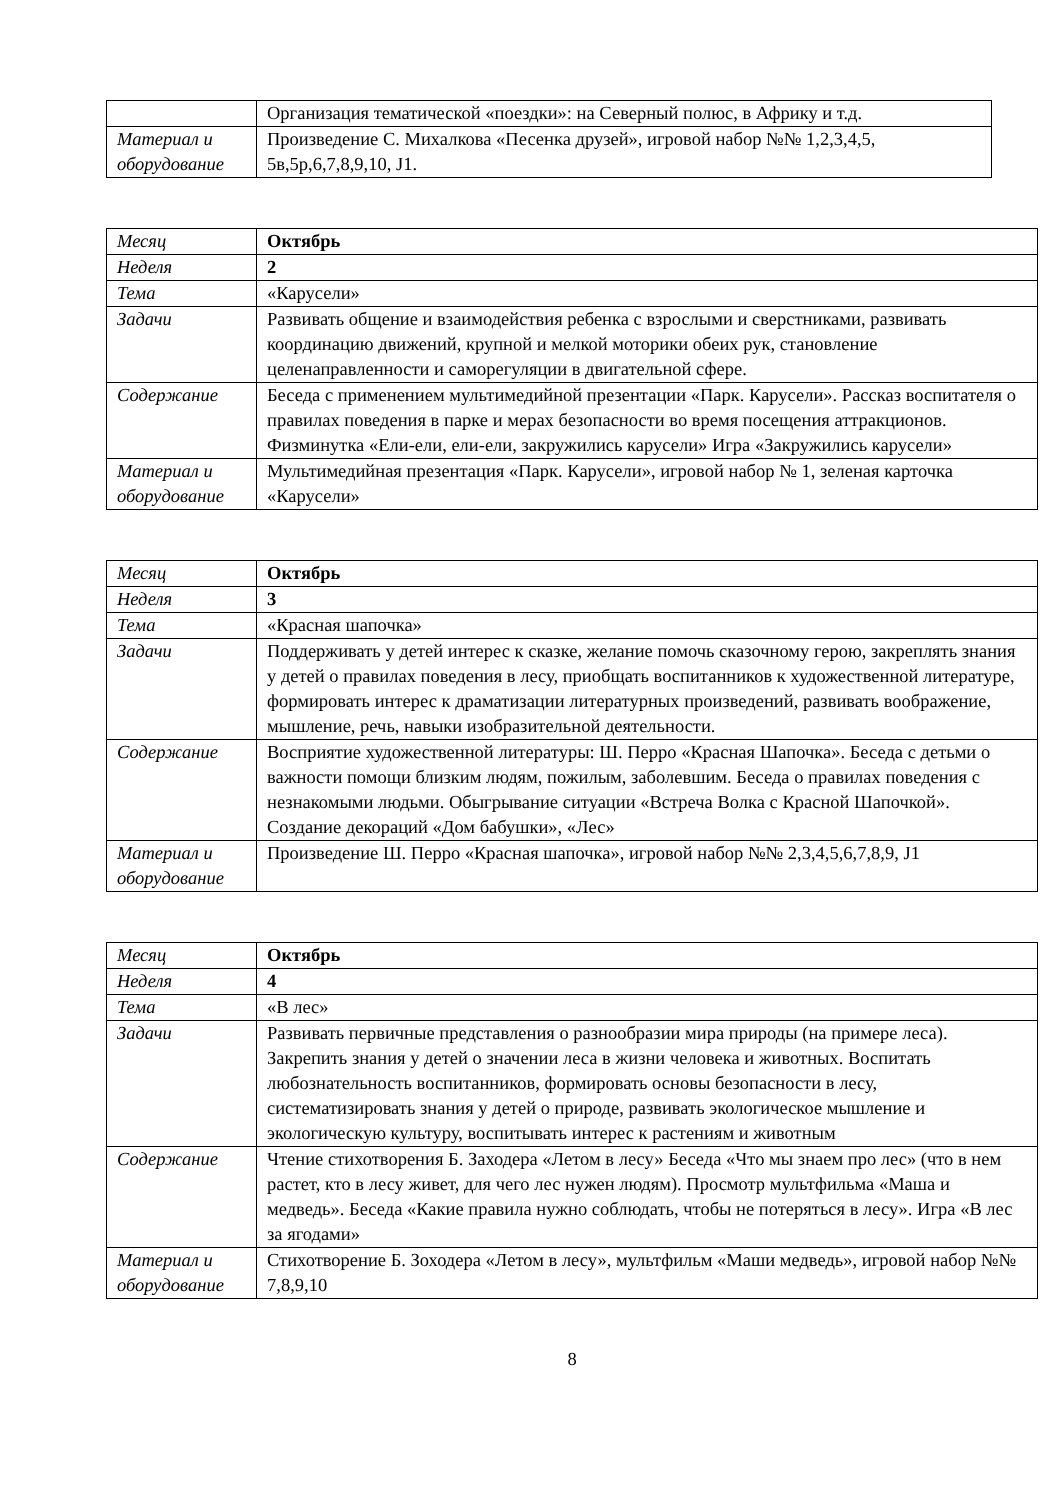| | Организация тематической «поездки»: на Северный полюс, в Африку и т.д. |
| Материал и оборудование | Произведение С. Михалкова «Песенка друзей», игровой набор №№ 1,2,3,4,5, 5в,5р,6,7,8,9,10, J1. |
| Месяц | Октябрь |
| Неделя | 2 |
| Тема | «Карусели» |
| Задачи | Развивать общение и взаимодействия ребенка с взрослыми и сверстниками, развивать координацию движений, крупной и мелкой моторики обеих рук, становление целенаправленности и саморегуляции в двигательной сфере. |
| Содержание | Беседа с применением мультимедийной презентации «Парк. Карусели». Рассказ воспитателя о правилах поведения в парке и мерах безопасности во время посещения аттракционов. Физминутка «Ели-ели, ели-ели, закружились карусели» Игра «Закружились карусели» |
| Материал и оборудование | Мультимедийная презентация «Парк. Карусели», игровой набор № 1, зеленая карточка «Карусели» |
| Месяц | Октябрь |
| Неделя | 3 |
| Тема | «Красная шапочка» |
| Задачи | Поддерживать у детей интерес к сказке, желание помочь сказочному герою, закреплять знания у детей о правилах поведения в лесу, приобщать воспитанников к художественной литературе, формировать интерес к драматизации литературных произведений, развивать воображение, мышление, речь, навыки изобразительной деятельности. |
| Содержание | Восприятие художественной литературы: Ш. Перро «Красная Шапочка». Беседа с детьми о важности помощи близким людям, пожилым, заболевшим. Беседа о правилах поведения с незнакомыми людьми. Обыгрывание ситуации «Встреча Волка с Красной Шапочкой». Создание декораций «Дом бабушки», «Лес» |
| Материал и оборудование | Произведение Ш. Перро «Красная шапочка», игровой набор №№ 2,3,4,5,6,7,8,9, J1 |
| Месяц | Октябрь |
| Неделя | 4 |
| Тема | «В лес» |
| Задачи | Развивать первичные представления о разнообразии мира природы (на примере леса). Закрепить знания у детей о значении леса в жизни человека и животных. Воспитать любознательность воспитанников, формировать основы безопасности в лесу, систематизировать знания у детей о природе, развивать экологическое мышление и экологическую культуру, воспитывать интерес к растениям и животным |
| Содержание | Чтение стихотворения Б. Заходера «Летом в лесу» Беседа «Что мы знаем про лес» (что в нем растет, кто в лесу живет, для чего лес нужен людям). Просмотр мультфильма «Маша и медведь». Беседа «Какие правила нужно соблюдать, чтобы не потеряться в лесу». Игра «В лес за ягодами» |
| Материал и оборудование | Стихотворение Б. Зоходера «Летом в лесу», мультфильм «Маши медведь», игровой набор №№ 7,8,9,10 |
8